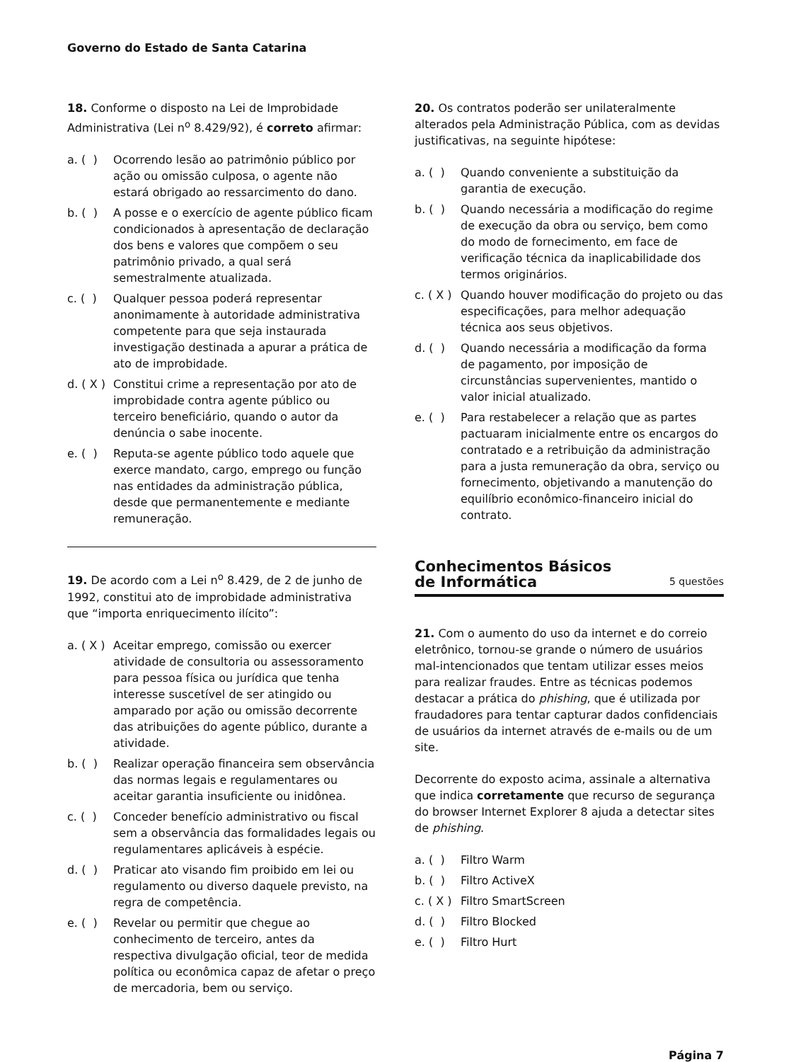Governo do Estado de Santa Catarina
18. Conforme o disposto na Lei de Improbidade Administrativa (Lei n<sup>o</sup> 8.429/92), é correto afirmar:
a. ( ) Ocorrendo lesão ao patrimônio público por ação ou omissão culposa, o agente não estará obrigado ao ressarcimento do dano.
b. ( ) A posse e o exercício de agente público ficam condicionados à apresentação de declaração dos bens e valores que compõem o seu patrimônio privado, a qual será semestralmente atualizada.
c. ( ) Qualquer pessoa poderá representar anonimamente à autoridade administrativa competente para que seja instaurada investigação destinada a apurar a prática de ato de improbidade.
d. ( X ) Constitui crime a representação por ato de improbidade contra agente público ou terceiro beneficiário, quando o autor da denúncia o sabe inocente.
e. ( ) Reputa-se agente público todo aquele que exerce mandato, cargo, emprego ou função nas entidades da administração pública, desde que permanentemente e mediante remuneração.
19. De acordo com a Lei n<sup>o</sup> 8.429, de 2 de junho de 1992, constitui ato de improbidade administrativa que “importa enriquecimento ilícito”:
a. ( X ) Aceitar emprego, comissão ou exercer atividade de consultoria ou assessoramento para pessoa física ou jurídica que tenha interesse suscetível de ser atingido ou amparado por ação ou omissão decorrente das atribuições do agente público, durante a atividade.
b. ( ) Realizar operação financeira sem observância das normas legais e regulamentares ou aceitar garantia insuficiente ou inidônea.
c. ( ) Conceder benefício administrativo ou fiscal sem a observância das formalidades legais ou regulamentares aplicáveis à espécie.
d. ( ) Praticar ato visando fim proibido em lei ou regulamento ou diverso daquele previsto, na regra de competência.
e. ( ) Revelar ou permitir que chegue ao conhecimento de terceiro, antes da respectiva divulgação oficial, teor de medida política ou econômica capaz de afetar o preço de mercadoria, bem ou serviço.
20. Os contratos poderão ser unilateralmente alterados pela Administração Pública, com as devidas justificativas, na seguinte hipótese:
a. ( ) Quando conveniente a substituição da garantia de execução.
b. ( ) Quando necessária a modificação do regime de execução da obra ou serviço, bem como do modo de fornecimento, em face de verificação técnica da inaplicabilidade dos termos originários.
c. ( X ) Quando houver modificação do projeto ou das especificações, para melhor adequação técnica aos seus objetivos.
d. ( ) Quando necessária a modificação da forma de pagamento, por imposição de circunstâncias supervenientes, mantido o valor inicial atualizado.
e. ( ) Para restabelecer a relação que as partes pactuaram inicialmente entre os encargos do contratado e a retribuição da administração para a justa remuneração da obra, serviço ou fornecimento, objetivando a manutenção do equilíbrio econômico-financeiro inicial do contrato.
Conhecimentos Básicos
de Informática
5 questões
21. Com o aumento do uso da internet e do correio eletrônico, tornou-se grande o número de usuários mal-intencionados que tentam utilizar esses meios para realizar fraudes. Entre as técnicas podemos destacar a prática do phishing, que é utilizada por fraudadores para tentar capturar dados confidenciais de usuários da internet através de e-mails ou de um site.
Decorrente do exposto acima, assinale a alternativa que indica corretamente que recurso de segurança do browser Internet Explorer 8 ajuda a detectar sites de phishing.
a. ( ) Filtro Warm
b. ( ) Filtro ActiveX
c. ( X ) Filtro SmartScreen
d. ( ) Filtro Blocked
e. ( ) Filtro Hurt
Página 7